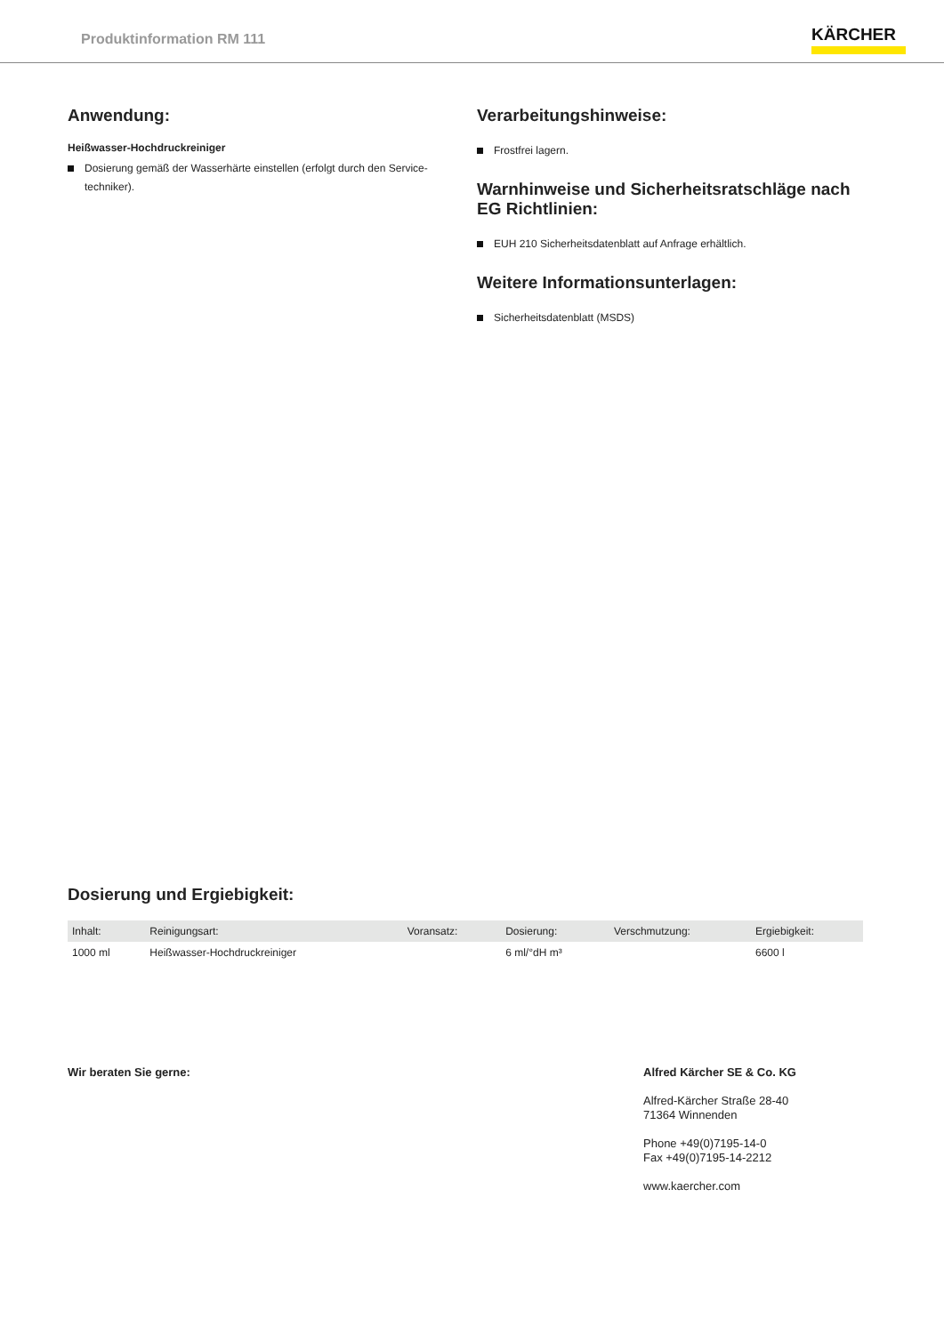Produktinformation RM 111
KÄRCHER
Anwendung:
Heißwasser-Hochdruckreiniger
Dosierung gemäß der Wasserhärte einstellen (erfolgt durch den Service-techniker).
Verarbeitungshinweise:
Frostfrei lagern.
Warnhinweise und Sicherheitsratschläge nach EG Richtlinien:
EUH 210 Sicherheitsdatenblatt auf Anfrage erhältlich.
Weitere Informationsunterlagen:
Sicherheitsdatenblatt (MSDS)
Dosierung und Ergiebigkeit:
| Inhalt: | Reinigungsart: | Voransatz: | Dosierung: | Verschmutzung: | Ergiebigkeit: |
| --- | --- | --- | --- | --- | --- |
| 1000 ml | Heißwasser-Hochdruckreiniger | | 6 ml/°dH m³ | | 6600 l |
Wir beraten Sie gerne:
Alfred Kärcher SE & Co. KG
Alfred-Kärcher Straße 28-40
71364 Winnenden
Phone +49(0)7195-14-0
Fax +49(0)7195-14-2212
www.kaercher.com